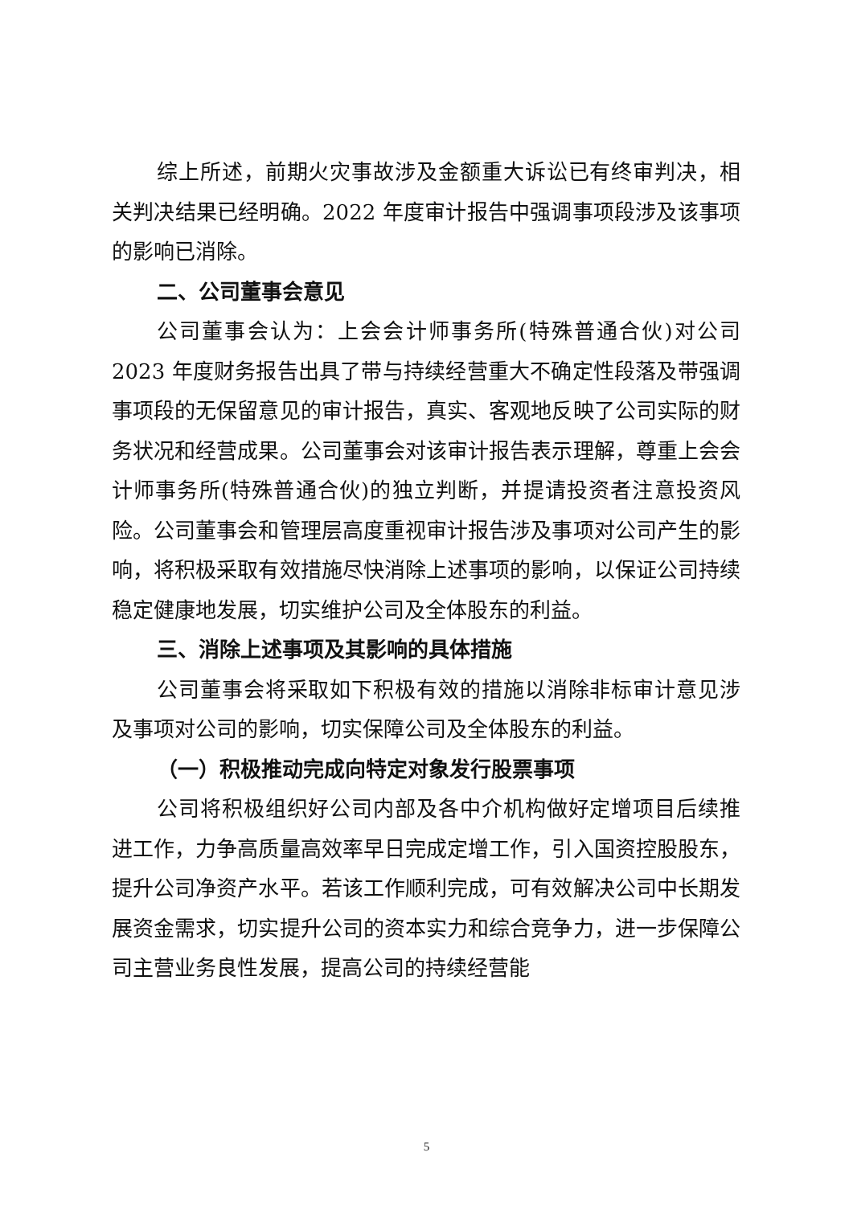综上所述，前期火灾事故涉及金额重大诉讼已有终审判决，相关判决结果已经明确。2022 年度审计报告中强调事项段涉及该事项的影响已消除。
二、公司董事会意见
公司董事会认为：上会会计师事务所(特殊普通合伙)对公司 2023 年度财务报告出具了带与持续经营重大不确定性段落及带强调事项段的无保留意见的审计报告，真实、客观地反映了公司实际的财务状况和经营成果。公司董事会对该审计报告表示理解，尊重上会会计师事务所(特殊普通合伙)的独立判断，并提请投资者注意投资风险。公司董事会和管理层高度重视审计报告涉及事项对公司产生的影响，将积极采取有效措施尽快消除上述事项的影响，以保证公司持续稳定健康地发展，切实维护公司及全体股东的利益。
三、消除上述事项及其影响的具体措施
公司董事会将采取如下积极有效的措施以消除非标审计意见涉及事项对公司的影响，切实保障公司及全体股东的利益。
（一）积极推动完成向特定对象发行股票事项
公司将积极组织好公司内部及各中介机构做好定增项目后续推进工作，力争高质量高效率早日完成定增工作，引入国资控股股东，提升公司净资产水平。若该工作顺利完成，可有效解决公司中长期发展资金需求，切实提升公司的资本实力和综合竞争力，进一步保障公司主营业务良性发展，提高公司的持续经营能
5